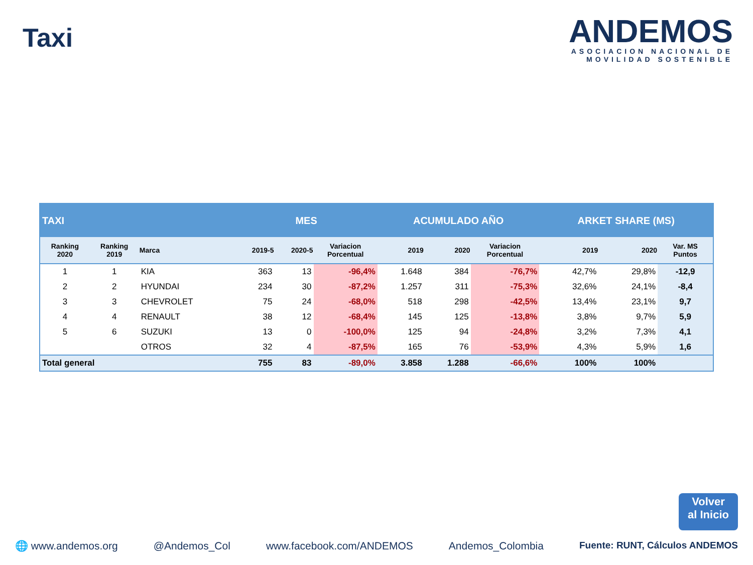Taxi
ANDEMOS
ASOCIACION NACIONAL DE
MOVILIDAD SOSTENIBLE
| TAXI | | | MES | | | ACUMULADO AÑO | | | ARKET SHARE (MS) | | |
| Ranking 2020 | Ranking 2019 | Marca | 2019-5 | 2020-5 | Variacion Porcentual | 2019 | 2020 | Variacion Porcentual | 2019 | 2020 | Var. MS Puntos |
| 1 | 1 | KIA | 363 | 13 | -96,4% | 1.648 | 384 | -76,7% | 42,7% | 29,8% | -12,9 |
| 2 | 2 | HYUNDAI | 234 | 30 | -87,2% | 1.257 | 311 | -75,3% | 32,6% | 24,1% | -8,4 |
| 3 | 3 | CHEVROLET | 75 | 24 | -68,0% | 518 | 298 | -42,5% | 13,4% | 23,1% | 9,7 |
| 4 | 4 | RENAULT | 38 | 12 | -68,4% | 145 | 125 | -13,8% | 3,8% | 9,7% | 5,9 |
| 5 | 6 | SUZUKI | 13 | 0 | -100,0% | 125 | 94 | -24,8% | 3,2% | 7,3% | 4,1 |
| | | OTROS | 32 | 4 | -87,5% | 165 | 76 | -53,9% | 4,3% | 5,9% | 1,6 |
| Total general | | | 755 | 83 | -89,0% | 3.858 | 1.288 | -66,6% | 100% | 100% | |
Volver
al Inicio
🌐 www.andemos.org @Andemos_Col www.facebook.com/ANDEMOS Andemos_Colombia Fuente: RUNT, Cálculos ANDEMOS